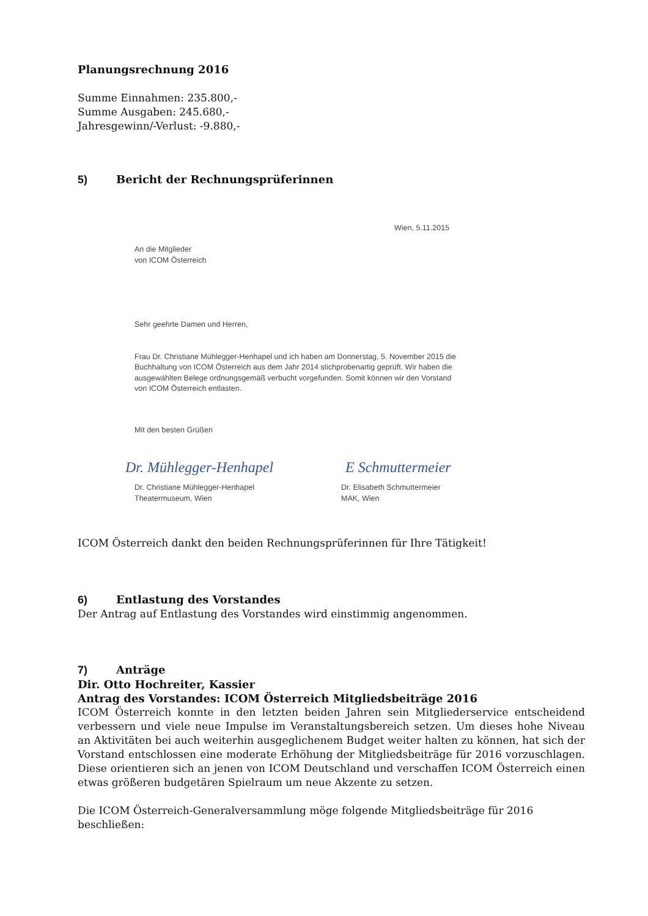Planungsrechnung 2016
Summe Einnahmen: 235.800,-
Summe Ausgaben: 245.680,-
Jahresgewinn/-Verlust: -9.880,-
5) Bericht der Rechnungsprüferinnen
Wien, 5.11.2015
An die Mitglieder
von ICOM Österreich
Sehr geehrte Damen und Herren,
Frau Dr. Christiane Mühlegger-Henhapel und ich haben am Donnerstag, 5. November 2015 die Buchhaltung von ICOM Österreich aus dem Jahr 2014 stichprobenartig geprüft. Wir haben die ausgewählten Belege ordnungsgemäß verbucht vorgefunden. Somit können wir den Vorstand von ICOM Österreich entlasten.
Mit den besten Grüßen
Dr. Mühlegger-Henhapel E Schmuttermeier
Dr. Christiane Mühlegger-Henhapel
Theatermuseum, Wien
Dr. Elisabeth Schmuttermeier
MAK, Wien
ICOM Österreich dankt den beiden Rechnungsprüferinnen für Ihre Tätigkeit!
6) Entlastung des Vorstandes
Der Antrag auf Entlastung des Vorstandes wird einstimmig angenommen.
7) Anträge
Dir. Otto Hochreiter, Kassier
Antrag des Vorstandes: ICOM Österreich Mitgliedsbeiträge 2016
ICOM Österreich konnte in den letzten beiden Jahren sein Mitgliederservice entscheidend verbessern und viele neue Impulse im Veranstaltungsbereich setzen. Um dieses hohe Niveau an Aktivitäten bei auch weiterhin ausgeglichenem Budget weiter halten zu können, hat sich der Vorstand entschlossen eine moderate Erhöhung der Mitgliedsbeiträge für 2016 vorzuschlagen. Diese orientieren sich an jenen von ICOM Deutschland und verschaffen ICOM Österreich einen etwas größeren budgetären Spielraum um neue Akzente zu setzen.
Die ICOM Österreich-Generalversammlung möge folgende Mitgliedsbeiträge für 2016 beschließen: